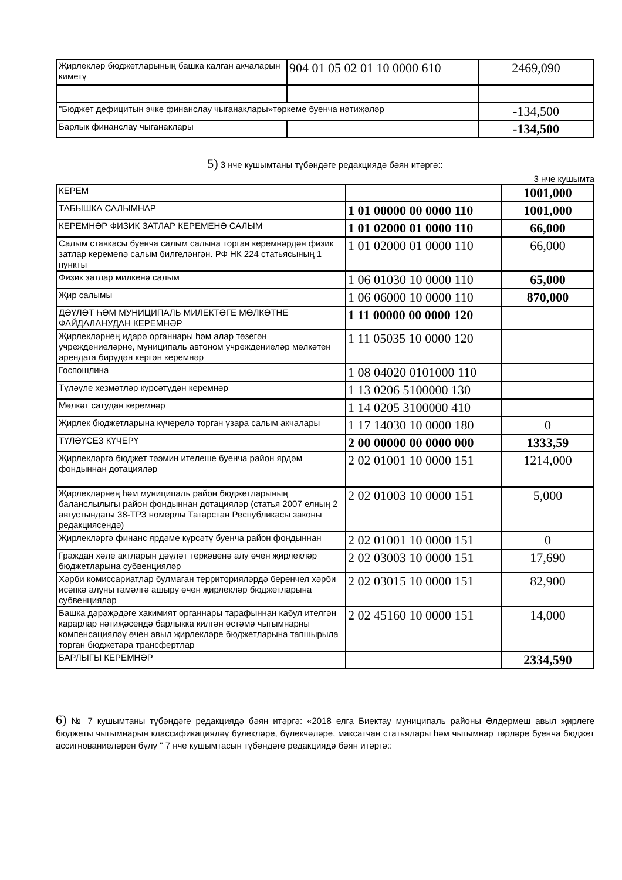| Җирлекләр бюджетларының башка калган акчаларын киметү | 904 01 05 02 01 10 0000 610 | 2469,090 |
| "Бюджет дефицитын эчке финанслау чыганаклары»төркеме буенча нәтиҗәләр | | -134,500 |
| Барлык финанслау чыганаклары | | -134,500 |
5) 3 нче кушымтаны түбәндәге редакциядә бәян итәргә::
3 нче кушымта
| КЕРЕМ | | 1001,000 |
| ТАБЫШКА САЛЫМНАР | 1 01 00000 00 0000 110 | 1001,000 |
| КЕРЕМНӘР ФИЗИК ЗАТЛАР КЕРЕМЕНӘ САЛЫМ | 1 01 02000 01 0000 110 | 66,000 |
| Салым ставкасы буенча салым салына торган керемнәрдән физик затлар керемenә салым билгеләнгән. РФ НК 224 статьясының 1 пункты | 1 01 02000 01 0000 110 | 66,000 |
| Физик затлар милкенә салым | 1 06 01030 10 0000 110 | 65,000 |
| Җир салымы | 1 06 06000 10 0000 110 | 870,000 |
| ДӘҮЛӘТ ҺӘМ МУНИЦИПАЛЬ МИЛЕКТӘГЕ МӨЛКӘТНЕ ФАЙДАЛАНУДАН КЕРЕМНӘР | 1 11 00000 00 0000 120 | |
| Җирлекләрнең идарә органнары һәм алар төзегән учреждениеләрне, муниципаль автоном учреждениеләр мөлкәтен арендага бирүдән кергән керемнәр | 1 11 05035 10 0000 120 | |
| Госпошлина | 1 08 04020 0101000 110 | |
| Түләүле хезмәтләр күрсәтүдән керемнәр | 1 13 0206 5100000 130 | |
| Мөлкәт сатудан керемнәр | 1 14 0205 3100000 410 | |
| Җирлек бюджетларына күчерелә торган үзара салым акчалары | 1 17 14030 10 0000 180 | 0 |
| ТҮЛӘҮСЕЗ КҮЧЕРҮ | 2 00 00000 00 0000 000 | 1333,59 |
| Җирлекләргә бюджет тәэмин ителеше буенча район ярдәм фондыннан дотацияләр | 2 02 01001 10 0000 151 | 1214,000 |
| Җирлекләрнең һәм муниципаль район бюджетларының баланслылыгы район фондыннан дотацияләр (статья 2007 елның 2 августындагы 38-ТРЗ номерлы Татарстан Республикасы законы редакциясендә) | 2 02 01003 10 0000 151 | 5,000 |
| Җирлекләргә финанс ярдәме күрсәтү буенча район фондыннан | 2 02 01001 10 0000 151 | 0 |
| Граждан хәле актларын дәүләт теркәвенә алу өчен җирлекләр бюджетларына субвенцияләр | 2 02 03003 10 0000 151 | 17,690 |
| Хәрби комиссариатлар булмаган территорияләрдә беренчел хәрби исәпкә алуны гамәлгә ашыру өчен җирлекләр бюджетларына субвенцияләр | 2 02 03015 10 0000 151 | 82,900 |
| Башка дәрәҗәдәге хакимият органнары тарафыннан кабул ителгән карарлар нәтиҗәсендә барлыкка килгән өстәмә чыгымнарны компенсацияләү өчен авыл җирлекләре бюджетларына тапшырыла торган бюджетара трансфертлар | 2 02 45160 10 0000 151 | 14,000 |
| БАРЛЫГЫ КЕРЕМНӘР | | 2334,590 |
6) № 7 кушымтаны түбәндәге редакциядә бәян итәргә: «2018 елга Биектау муниципаль районы Әлдермеш авыл җирлеге бюджеты чыгымнарын классификацияләү бүлекләре, бүлекчәләре, максатчан статьялары һәм чыгымнар төрләре буенча бюджет ассигнованиеләрен бүлү " 7 нче кушымтасын түбәндәге редакциядә бәян итәргә::